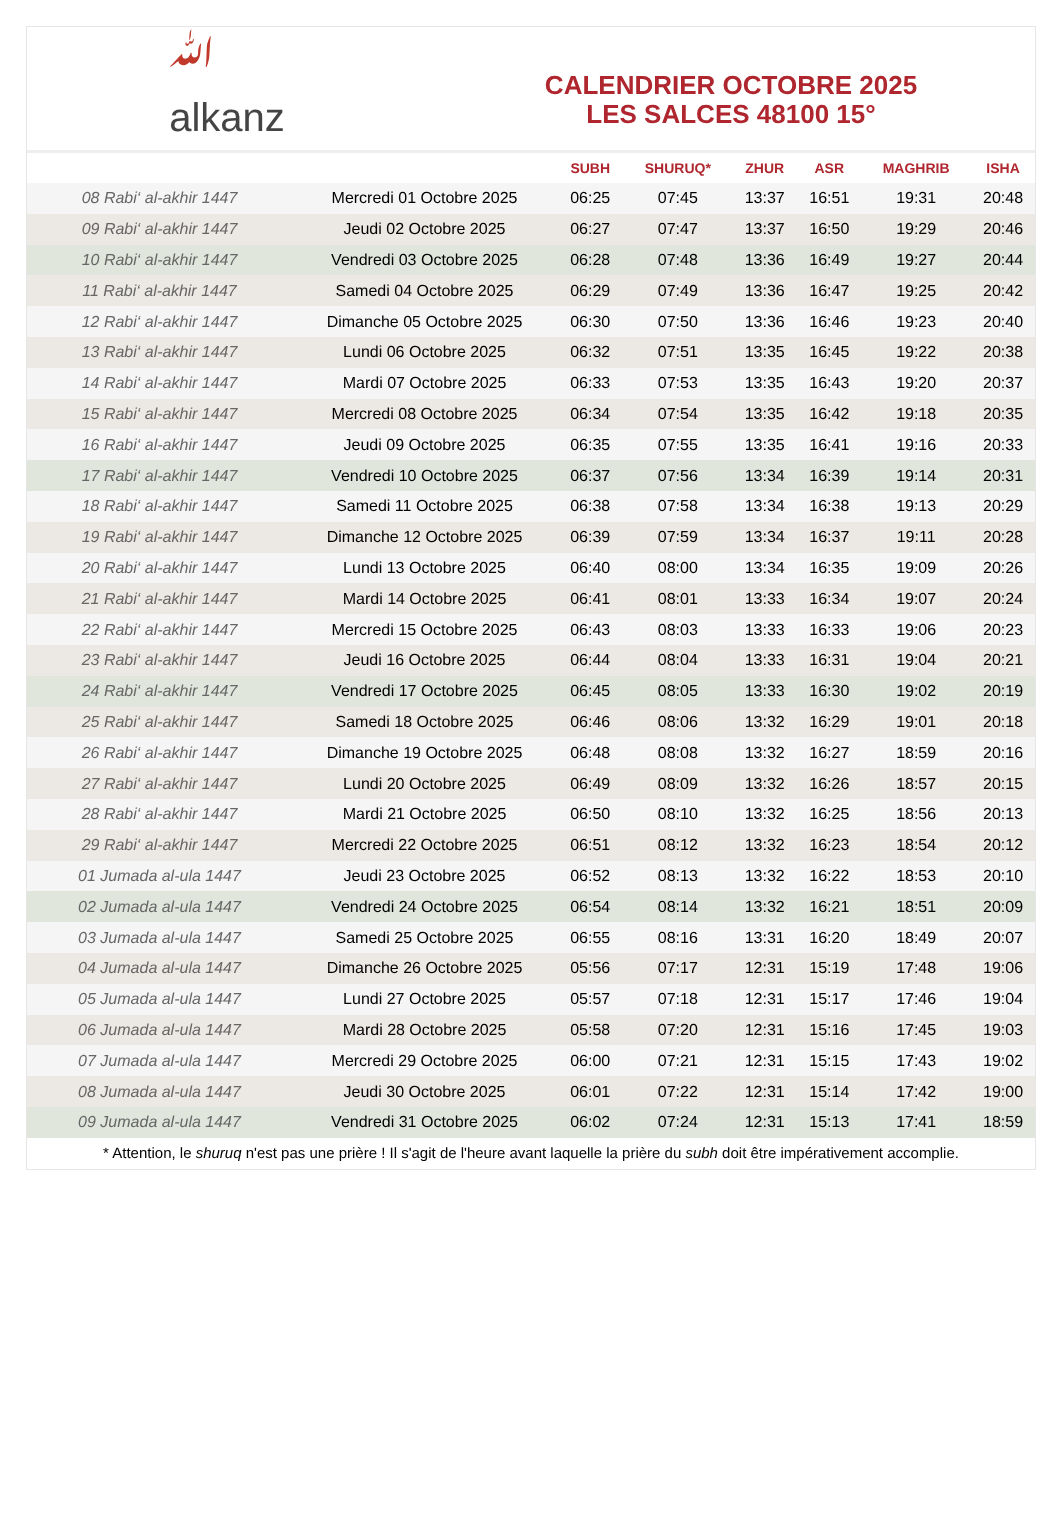ﷲ
alkanz
CALENDRIER OCTOBRE 2025
LES SALCES 48100 15°
| | | SUBH | SHURUQ* | ZHUR | ASR | MAGHRIB | ISHA |
| --- | --- | --- | --- | --- | --- | --- | --- |
| 08 Rabi‘ al-akhir 1447 | Mercredi 01 Octobre 2025 | 06:25 | 07:45 | 13:37 | 16:51 | 19:31 | 20:48 |
| 09 Rabi‘ al-akhir 1447 | Jeudi 02 Octobre 2025 | 06:27 | 07:47 | 13:37 | 16:50 | 19:29 | 20:46 |
| 10 Rabi‘ al-akhir 1447 | Vendredi 03 Octobre 2025 | 06:28 | 07:48 | 13:36 | 16:49 | 19:27 | 20:44 |
| 11 Rabi‘ al-akhir 1447 | Samedi 04 Octobre 2025 | 06:29 | 07:49 | 13:36 | 16:47 | 19:25 | 20:42 |
| 12 Rabi‘ al-akhir 1447 | Dimanche 05 Octobre 2025 | 06:30 | 07:50 | 13:36 | 16:46 | 19:23 | 20:40 |
| 13 Rabi‘ al-akhir 1447 | Lundi 06 Octobre 2025 | 06:32 | 07:51 | 13:35 | 16:45 | 19:22 | 20:38 |
| 14 Rabi‘ al-akhir 1447 | Mardi 07 Octobre 2025 | 06:33 | 07:53 | 13:35 | 16:43 | 19:20 | 20:37 |
| 15 Rabi‘ al-akhir 1447 | Mercredi 08 Octobre 2025 | 06:34 | 07:54 | 13:35 | 16:42 | 19:18 | 20:35 |
| 16 Rabi‘ al-akhir 1447 | Jeudi 09 Octobre 2025 | 06:35 | 07:55 | 13:35 | 16:41 | 19:16 | 20:33 |
| 17 Rabi‘ al-akhir 1447 | Vendredi 10 Octobre 2025 | 06:37 | 07:56 | 13:34 | 16:39 | 19:14 | 20:31 |
| 18 Rabi‘ al-akhir 1447 | Samedi 11 Octobre 2025 | 06:38 | 07:58 | 13:34 | 16:38 | 19:13 | 20:29 |
| 19 Rabi‘ al-akhir 1447 | Dimanche 12 Octobre 2025 | 06:39 | 07:59 | 13:34 | 16:37 | 19:11 | 20:28 |
| 20 Rabi‘ al-akhir 1447 | Lundi 13 Octobre 2025 | 06:40 | 08:00 | 13:34 | 16:35 | 19:09 | 20:26 |
| 21 Rabi‘ al-akhir 1447 | Mardi 14 Octobre 2025 | 06:41 | 08:01 | 13:33 | 16:34 | 19:07 | 20:24 |
| 22 Rabi‘ al-akhir 1447 | Mercredi 15 Octobre 2025 | 06:43 | 08:03 | 13:33 | 16:33 | 19:06 | 20:23 |
| 23 Rabi‘ al-akhir 1447 | Jeudi 16 Octobre 2025 | 06:44 | 08:04 | 13:33 | 16:31 | 19:04 | 20:21 |
| 24 Rabi‘ al-akhir 1447 | Vendredi 17 Octobre 2025 | 06:45 | 08:05 | 13:33 | 16:30 | 19:02 | 20:19 |
| 25 Rabi‘ al-akhir 1447 | Samedi 18 Octobre 2025 | 06:46 | 08:06 | 13:32 | 16:29 | 19:01 | 20:18 |
| 26 Rabi‘ al-akhir 1447 | Dimanche 19 Octobre 2025 | 06:48 | 08:08 | 13:32 | 16:27 | 18:59 | 20:16 |
| 27 Rabi‘ al-akhir 1447 | Lundi 20 Octobre 2025 | 06:49 | 08:09 | 13:32 | 16:26 | 18:57 | 20:15 |
| 28 Rabi‘ al-akhir 1447 | Mardi 21 Octobre 2025 | 06:50 | 08:10 | 13:32 | 16:25 | 18:56 | 20:13 |
| 29 Rabi‘ al-akhir 1447 | Mercredi 22 Octobre 2025 | 06:51 | 08:12 | 13:32 | 16:23 | 18:54 | 20:12 |
| 01 Jumada al-ula 1447 | Jeudi 23 Octobre 2025 | 06:52 | 08:13 | 13:32 | 16:22 | 18:53 | 20:10 |
| 02 Jumada al-ula 1447 | Vendredi 24 Octobre 2025 | 06:54 | 08:14 | 13:32 | 16:21 | 18:51 | 20:09 |
| 03 Jumada al-ula 1447 | Samedi 25 Octobre 2025 | 06:55 | 08:16 | 13:31 | 16:20 | 18:49 | 20:07 |
| 04 Jumada al-ula 1447 | Dimanche 26 Octobre 2025 | 05:56 | 07:17 | 12:31 | 15:19 | 17:48 | 19:06 |
| 05 Jumada al-ula 1447 | Lundi 27 Octobre 2025 | 05:57 | 07:18 | 12:31 | 15:17 | 17:46 | 19:04 |
| 06 Jumada al-ula 1447 | Mardi 28 Octobre 2025 | 05:58 | 07:20 | 12:31 | 15:16 | 17:45 | 19:03 |
| 07 Jumada al-ula 1447 | Mercredi 29 Octobre 2025 | 06:00 | 07:21 | 12:31 | 15:15 | 17:43 | 19:02 |
| 08 Jumada al-ula 1447 | Jeudi 30 Octobre 2025 | 06:01 | 07:22 | 12:31 | 15:14 | 17:42 | 19:00 |
| 09 Jumada al-ula 1447 | Vendredi 31 Octobre 2025 | 06:02 | 07:24 | 12:31 | 15:13 | 17:41 | 18:59 |
* Attention, le shuruq n'est pas une prière ! Il s'agit de l'heure avant laquelle la prière du subh doit être impérativement accomplie.